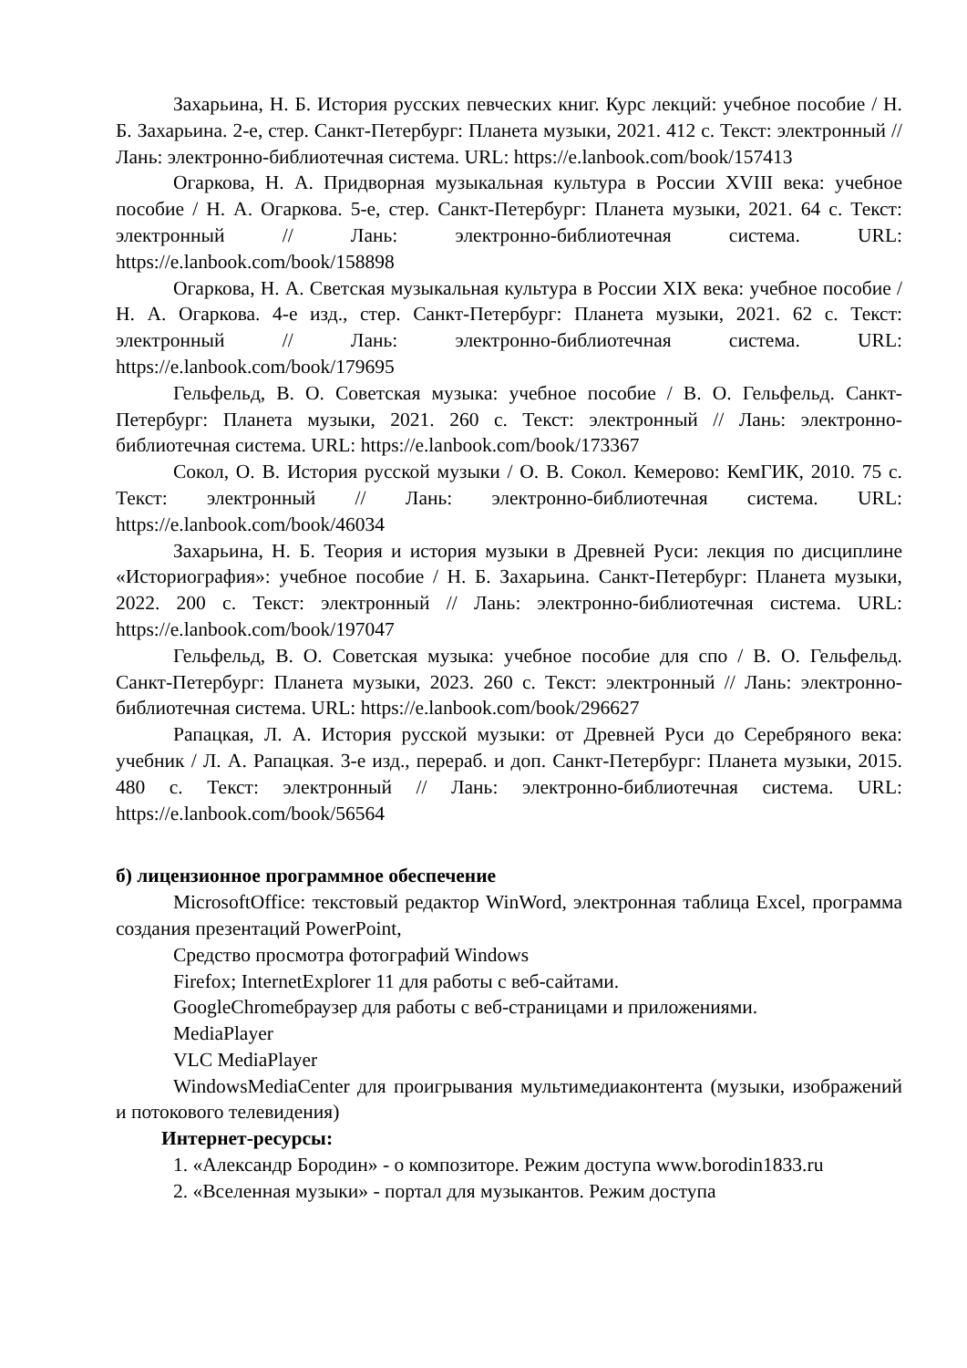Захарьина, Н. Б. История русских певческих книг. Курс лекций: учебное пособие / Н. Б. Захарьина. 2-е, стер. Санкт-Петербург: Планета музыки, 2021. 412 с. Текст: электронный // Лань: электронно-библиотечная система. URL: https://e.lanbook.com/book/157413
Огаркова, Н. А. Придворная музыкальная культура в России XVIII века: учебное пособие / Н. А. Огаркова. 5-е, стер. Санкт-Петербург: Планета музыки, 2021. 64 с. Текст: электронный // Лань: электронно-библиотечная система. URL: https://e.lanbook.com/book/158898
Огаркова, Н. А. Светская музыкальная культура в России XIX века: учебное пособие / Н. А. Огаркова. 4-е изд., стер. Санкт-Петербург: Планета музыки, 2021. 62 с. Текст: электронный // Лань: электронно-библиотечная система. URL: https://e.lanbook.com/book/179695
Гельфельд, В. О. Советская музыка: учебное пособие / В. О. Гельфельд. Санкт-Петербург: Планета музыки, 2021. 260 с. Текст: электронный // Лань: электронно-библиотечная система. URL: https://e.lanbook.com/book/173367
Сокол, О. В. История русской музыки / О. В. Сокол. Кемерово: КемГИК, 2010. 75 с. Текст: электронный // Лань: электронно-библиотечная система. URL: https://e.lanbook.com/book/46034
Захарьина, Н. Б. Теория и история музыки в Древней Руси: лекция по дисциплине «Историография»: учебное пособие / Н. Б. Захарьина. Санкт-Петербург: Планета музыки, 2022. 200 с. Текст: электронный // Лань: электронно-библиотечная система. URL: https://e.lanbook.com/book/197047
Гельфельд, В. О. Советская музыка: учебное пособие для спо / В. О. Гельфельд. Санкт-Петербург: Планета музыки, 2023. 260 с. Текст: электронный // Лань: электронно-библиотечная система. URL: https://e.lanbook.com/book/296627
Рапацкая, Л. А. История русской музыки: от Древней Руси до Серебряного века: учебник / Л. А. Рапацкая. 3-е изд., перераб. и доп. Санкт-Петербург: Планета музыки, 2015. 480 с. Текст: электронный // Лань: электронно-библиотечная система. URL: https://e.lanbook.com/book/56564
б) лицензионное программное обеспечение
MicrosoftOffice: текстовый редактор WinWord, электронная таблица Excel, программа создания презентаций PowerPoint,
Средство просмотра фотографий Windows
Firefox; InternetExplorer 11 для работы с веб-сайтами.
GoogleChromeбраузер для работы с веб-страницами и приложениями.
MediaPlayer
VLC MediaPlayer
WindowsMediaCenter для проигрывания мультимедиаконтента (музыки, изображений и потокового телевидения)
Интернет-ресурсы:
1. «Александр Бородин» - о композиторе. Режим доступа www.borodin1833.ru
2. «Вселенная музыки» - портал для музыкантов. Режим доступа